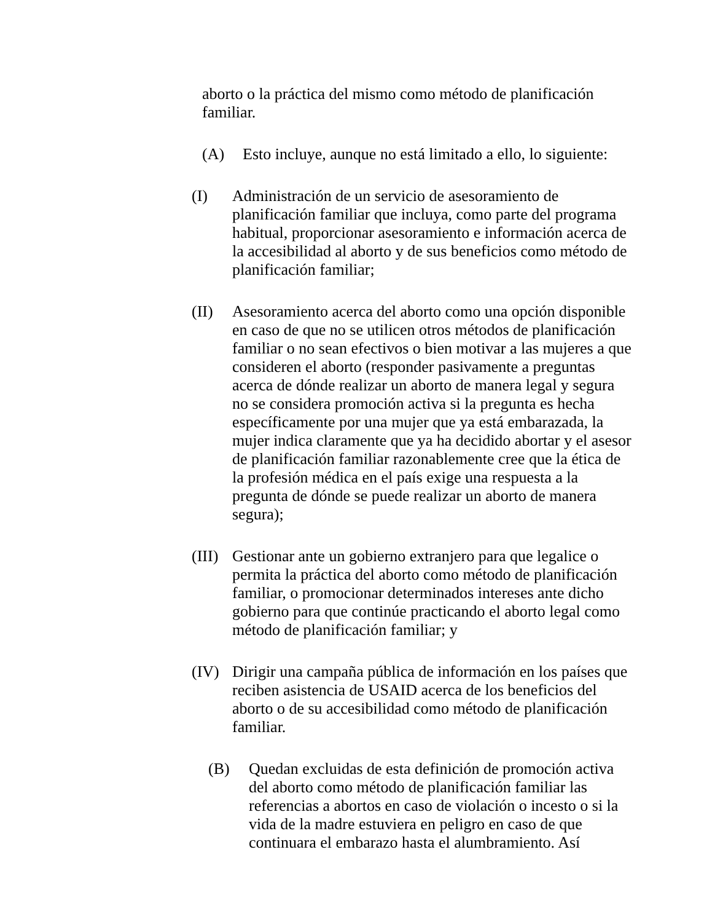aborto o la práctica del mismo como método de planificación familiar.
(A) Esto incluye, aunque no está limitado a ello, lo siguiente:
(I) Administración de un servicio de asesoramiento de planificación familiar que incluya, como parte del programa habitual, proporcionar asesoramiento e información acerca de la accesibilidad al aborto y de sus beneficios como método de planificación familiar;
(II) Asesoramiento acerca del aborto como una opción disponible en caso de que no se utilicen otros métodos de planificación familiar o no sean efectivos o bien motivar a las mujeres a que consideren el aborto (responder pasivamente a preguntas acerca de dónde realizar un aborto de manera legal y segura no se considera promoción activa si la pregunta es hecha específicamente por una mujer que ya está embarazada, la mujer indica claramente que ya ha decidido abortar y el asesor de planificación familiar razonablemente cree que la ética de la profesión médica en el país exige una respuesta a la pregunta de dónde se puede realizar un aborto de manera segura);
(III) Gestionar ante un gobierno extranjero para que legalice o permita la práctica del aborto como método de planificación familiar, o promocionar determinados intereses ante dicho gobierno para que continúe practicando el aborto legal como método de planificación familiar; y
(IV) Dirigir una campaña pública de información en los países que reciben asistencia de USAID acerca de los beneficios del aborto o de su accesibilidad como método de planificación familiar.
(B) Quedan excluidas de esta definición de promoción activa del aborto como método de planificación familiar las referencias a abortos en caso de violación o incesto o si la vida de la madre estuviera en peligro en caso de que continuara el embarazo hasta el alumbramiento. Así